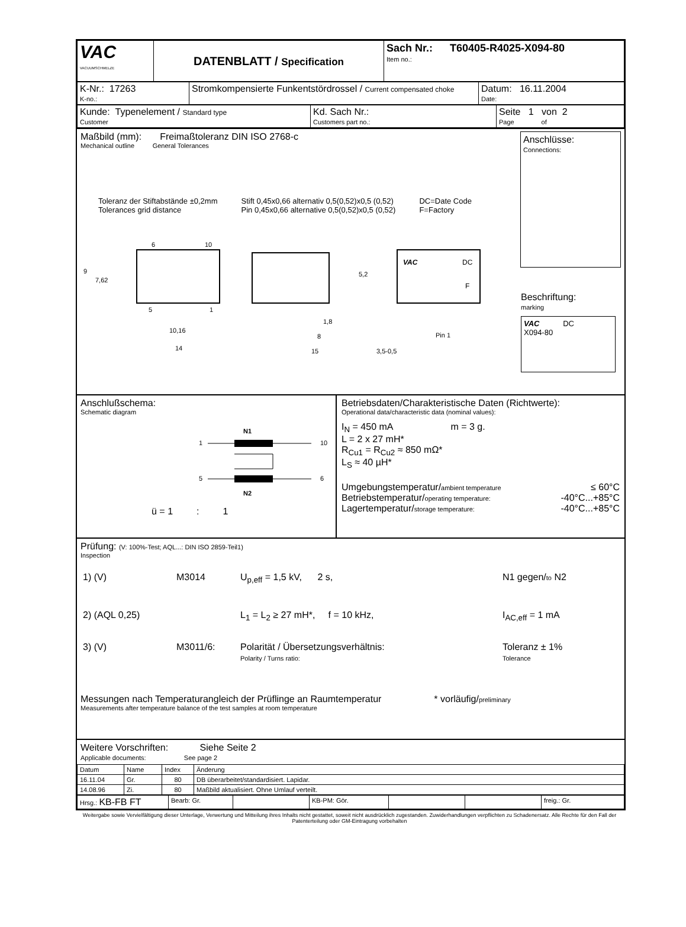| VAC VACUUMSCHMELZE | DATENBLATT / Specification | Sach Nr.: T60405-R4025-X094-80 Item no.: |
| K-Nr.: 17263 K-no.: | Stromkompensierte Funkentstördrossel / Current compensated choke | Datum: 16.11.2004 Date: |
| Kunde: Typenelement / Standard type Customer | Kd. Sach Nr.: Customers part no.: | Seite 1 von 2 Page of |
Maßbild (mm): Freimaßtoleranz DIN ISO 2768-c
Mechanical outline General Tolerances
Toleranz der Stiftabstände ±0,2mm
Tolerances grid distance
Stift 0,45x0,66 alternativ 0,5(0,52)x0,5 (0,52)
Pin 0,45x0,66 alternative 0,5(0,52)x0,5 (0,52)
DC=Date Code
F=Factory
6
10
5
1
9
7,62
10,16
14
8
15
1,8
5,2
3,5-0,5
VAC
DC
F
Pin 1
Anschlüsse:
Connections:
Beschriftung:
marking
VAC DC
X094-80
Anschlußschema:
Schematic diagram
N1
1
10
5
6
N2
ü = 1 : 1
Betriebsdaten/Charakteristische Daten (Richtwerte):
Operational data/characteristic data (nominal values):
I<sub>N</sub> = 450 mA m = 3 g.
L = 2 x 27 mH*
R<sub>Cu1</sub> = R<sub>Cu2</sub> ≈ 850 mΩ*
L<sub>S</sub> ≈ 40 µH*
| Umgebungstemperatur/ ambient temperature | ≤ 60°C |
| Betriebstemperatur/ operating temperature: | -40°C...+85°C |
| Lagertemperatur/ storage temperature: | -40°C...+85°C |
Prüfung: (V: 100%-Test; AQL...: DIN ISO 2859-Teil1)
Inspection
| 1) (V) | M3014 | U<sub>p,eff</sub> = 1,5 kV, 2 s, | N1 gegen/ to N2 |
| 2) (AQL 0,25) | | L<sub>1</sub> = L<sub>2</sub> ≥ 27 mH*, f = 10 kHz, | I<sub>AC,eff</sub> = 1 mA |
| 3) (V) | M3011/6: | Polarität / Übersetzungsverhältnis: Polarity / Turns ratio: | Toleranz ± 1% Tolerance |
Messungen nach Temperaturangleich der Prüflinge an Raumtemperatur * vorläufig/preliminary
Measurements after temperature balance of the test samples at room temperature
Weitere Vorschriften: Siehe Seite 2
Applicable documents: See page 2
| Datum | Name | Index | Änderung |
| --- | --- | --- | --- |
| 16.11.04 | Gr. | 80 | DB überarbeitet/standardisiert. Lapidar. |
| 14.08.96 | Zi. | 80 | Maßbild aktualisiert. Ohne Umlauf verteilt. |
| Hrsg.: KB-FB FT | Bearb: Gr. | | KB-PM: Gör. | | | freig.: Gr. |
Weitergabe sowie Vervielfältigung dieser Unterlage, Verwertung und Mitteilung ihres Inhalts nicht gestattet, soweit nicht ausdrücklich zugestanden. Zuwiderhandlungen verpflichten zu Schadenersatz. Alle Rechte für den Fall der Patenterteilung oder GM-Eintragung vorbehalten